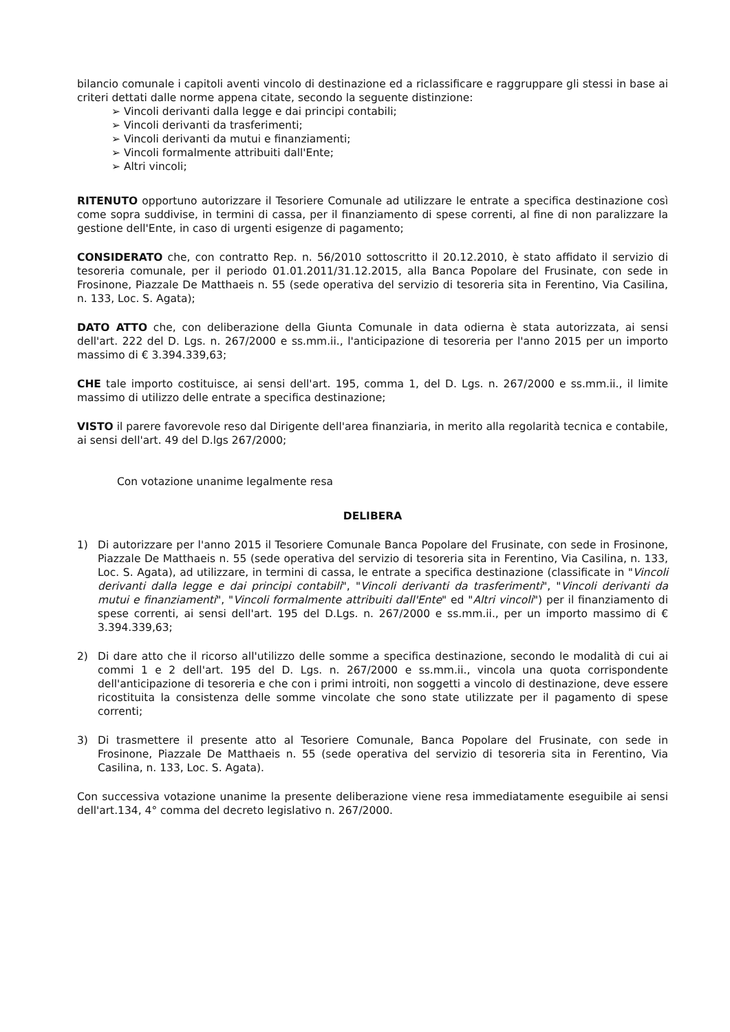bilancio comunale i capitoli aventi vincolo di destinazione ed a riclassificare e raggruppare gli stessi in base ai criteri dettati dalle norme appena citate, secondo la seguente distinzione:
➢ Vincoli derivanti dalla legge e dai principi contabili;
➢ Vincoli derivanti da trasferimenti;
➢ Vincoli derivanti da mutui e finanziamenti;
➢ Vincoli formalmente attribuiti dall'Ente;
➢ Altri vincoli;
RITENUTO opportuno autorizzare il Tesoriere Comunale ad utilizzare le entrate a specifica destinazione così come sopra suddivise, in termini di cassa, per il finanziamento di spese correnti, al fine di non paralizzare la gestione dell'Ente, in caso di urgenti esigenze di pagamento;
CONSIDERATO che, con contratto Rep. n. 56/2010 sottoscritto il 20.12.2010, è stato affidato il servizio di tesoreria comunale, per il periodo 01.01.2011/31.12.2015, alla Banca Popolare del Frusinate, con sede in Frosinone, Piazzale De Matthaeis n. 55 (sede operativa del servizio di tesoreria sita in Ferentino, Via Casilina, n. 133, Loc. S. Agata);
DATO ATTO che, con deliberazione della Giunta Comunale in data odierna è stata autorizzata, ai sensi dell'art. 222 del D. Lgs. n. 267/2000 e ss.mm.ii., l'anticipazione di tesoreria per l'anno 2015 per un importo massimo di € 3.394.339,63;
CHE tale importo costituisce, ai sensi dell'art. 195, comma 1, del D. Lgs. n. 267/2000 e ss.mm.ii., il limite massimo di utilizzo delle entrate a specifica destinazione;
VISTO il parere favorevole reso dal Dirigente dell'area finanziaria, in merito alla regolarità tecnica e contabile, ai sensi dell'art. 49 del D.lgs 267/2000;
Con votazione unanime legalmente resa
DELIBERA
1) Di autorizzare per l'anno 2015 il Tesoriere Comunale Banca Popolare del Frusinate, con sede in Frosinone, Piazzale De Matthaeis n. 55 (sede operativa del servizio di tesoreria sita in Ferentino, Via Casilina, n. 133, Loc. S. Agata), ad utilizzare, in termini di cassa, le entrate a specifica destinazione (classificate in "Vincoli derivanti dalla legge e dai principi contabili", "Vincoli derivanti da trasferimenti", "Vincoli derivanti da mutui e finanziamenti", "Vincoli formalmente attribuiti dall'Ente" ed "Altri vincoli") per il finanziamento di spese correnti, ai sensi dell'art. 195 del D.Lgs. n. 267/2000 e ss.mm.ii., per un importo massimo di € 3.394.339,63;
2) Di dare atto che il ricorso all'utilizzo delle somme a specifica destinazione, secondo le modalità di cui ai commi 1 e 2 dell'art. 195 del D. Lgs. n. 267/2000 e ss.mm.ii., vincola una quota corrispondente dell'anticipazione di tesoreria e che con i primi introiti, non soggetti a vincolo di destinazione, deve essere ricostituita la consistenza delle somme vincolate che sono state utilizzate per il pagamento di spese correnti;
3) Di trasmettere il presente atto al Tesoriere Comunale, Banca Popolare del Frusinate, con sede in Frosinone, Piazzale De Matthaeis n. 55 (sede operativa del servizio di tesoreria sita in Ferentino, Via Casilina, n. 133, Loc. S. Agata).
Con successiva votazione unanime la presente deliberazione viene resa immediatamente eseguibile ai sensi dell'art.134, 4° comma del decreto legislativo n. 267/2000.